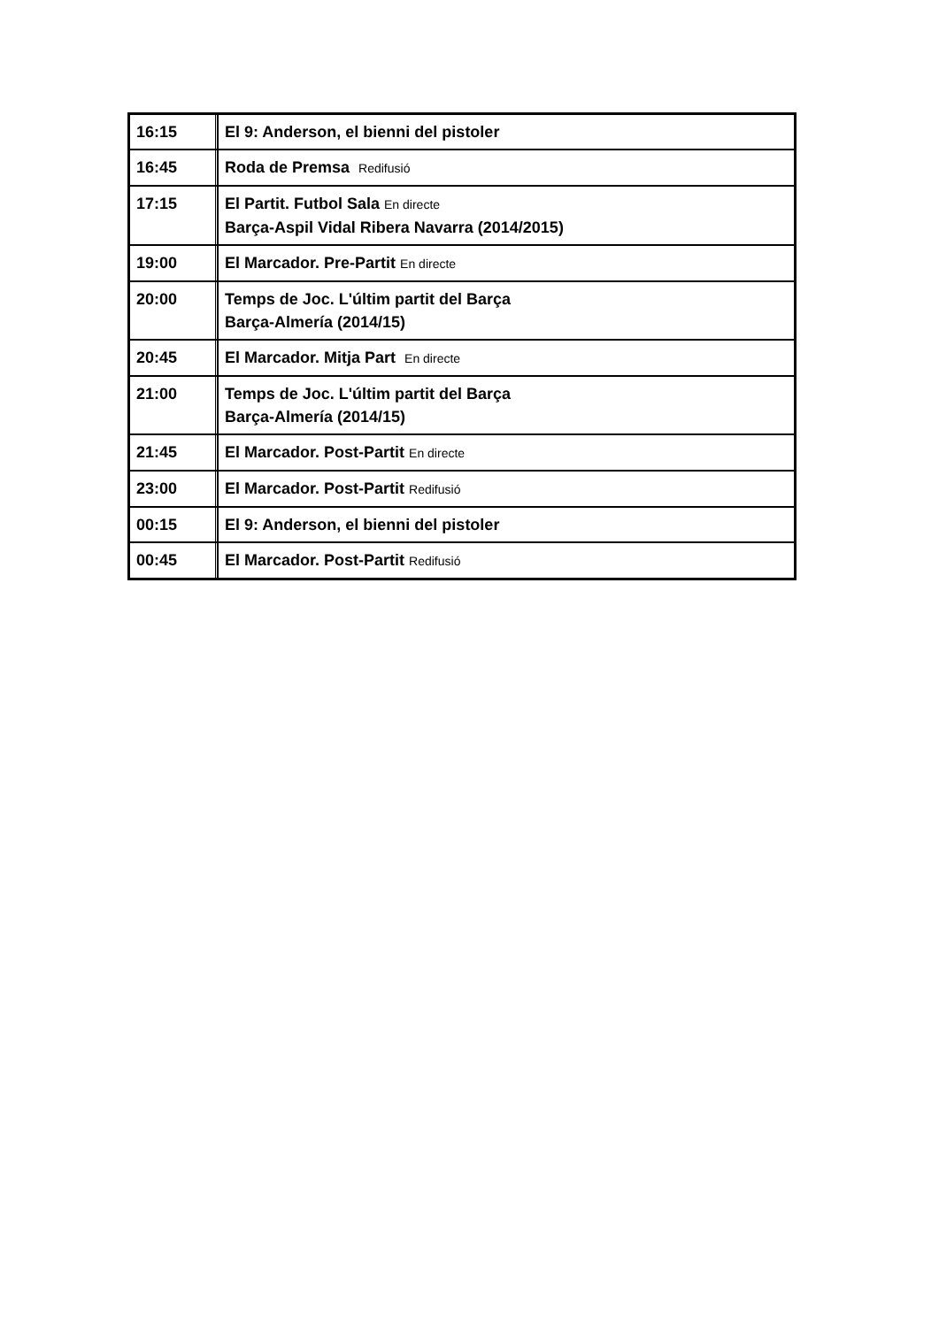| 16:15 | El 9: Anderson, el bienni del pistoler |
| 16:45 | Roda de Premsa Redifusió |
| 17:15 | El Partit. Futbol Sala En directe Barça-Aspil Vidal Ribera Navarra (2014/2015) |
| 19:00 | El Marcador. Pre-Partit En directe |
| 20:00 | Temps de Joc. L'últim partit del Barça Barça-Almería (2014/15) |
| 20:45 | El Marcador. Mitja Part En directe |
| 21:00 | Temps de Joc. L'últim partit del Barça Barça-Almería (2014/15) |
| 21:45 | El Marcador. Post-Partit En directe |
| 23:00 | El Marcador. Post-Partit Redifusió |
| 00:15 | El 9: Anderson, el bienni del pistoler |
| 00:45 | El Marcador. Post-Partit Redifusió |